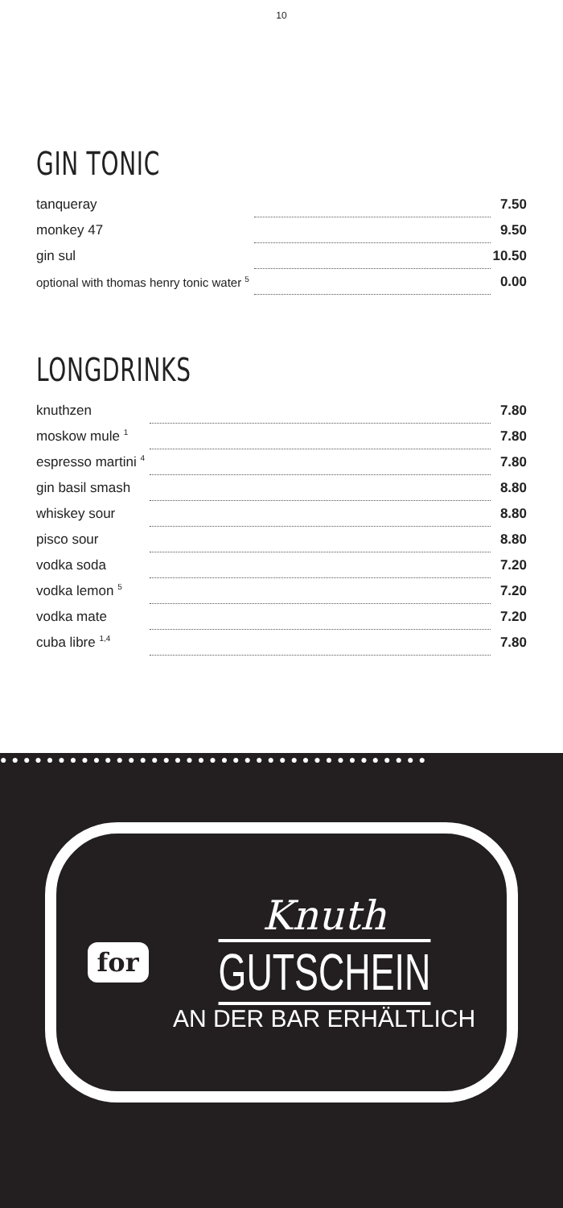10
GIN TONIC
| tanqueray | | 7.50 |
| monkey 47 | | 9.50 |
| gin sul | | 10.50 |
| optional with thomas henry tonic water <sup>5</sup> | | 0.00 |
LONGDRINKS
| knuthzen | | 7.80 |
| moskow mule <sup>1</sup> | | 7.80 |
| espresso martini <sup>4</sup> | | 7.80 |
| gin basil smash | | 8.80 |
| whiskey sour | | 8.80 |
| pisco sour | | 8.80 |
| vodka soda | | 7.20 |
| vodka lemon <sup>5</sup> | | 7.20 |
| vodka mate | | 7.20 |
| cuba libre <sup>1,4</sup> | | 7.80 |
●●●●●●●●●●●●●●●●●●●●●●●●●●●●●●●●●●●●●
for
Knuth
GUTSCHEIN
AN DER BAR ERHÄLTLICH